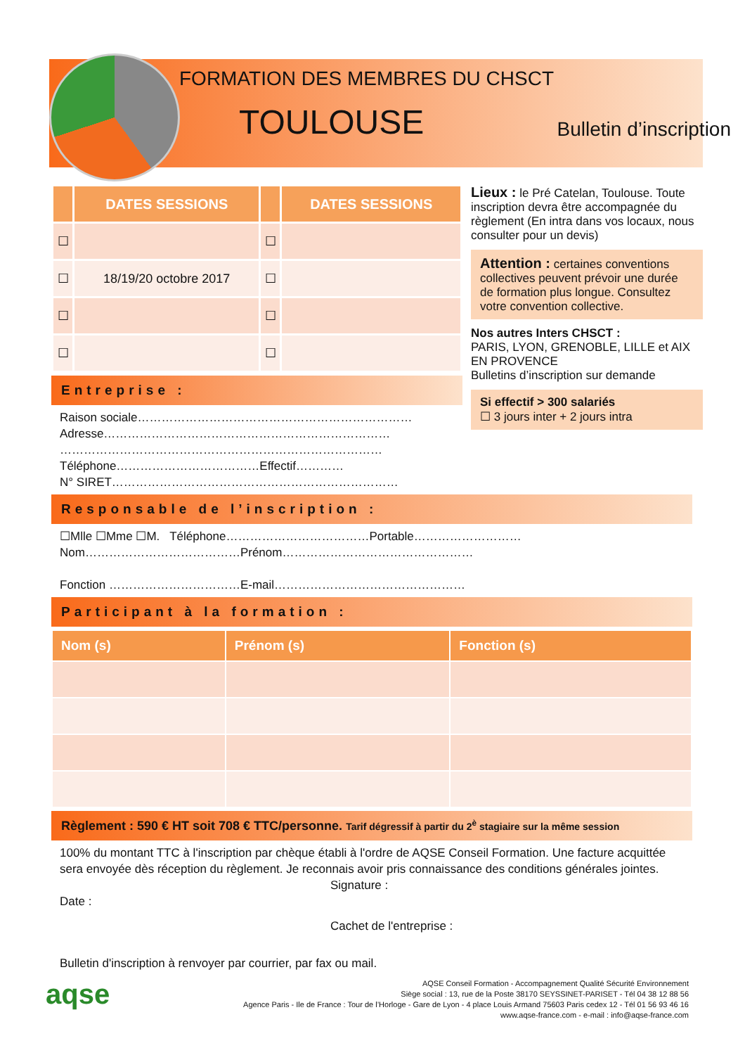FORMATION DES MEMBRES DU CHSCT
TOULOUSE
Bulletin d’inscription
| | DATES SESSIONS | | DATES SESSIONS |
| --- | --- | --- | --- |
| ☐ | | ☐ | |
| ☐ | 18/19/20 octobre 2017 | ☐ | |
| ☐ | | ☐ | |
| ☐ | | ☐ | |
Entreprise :
Raison sociale……………………………………………………………
Adresse………………………………………………………………
………………………………………………………………………
Téléphone………………………………Effectif…………
N° SIRET………………………………………………………………
Lieux : le Pré Catelan, Toulouse. Toute inscription devra être accompagnée du règlement (En intra dans vos locaux, nous consulter pour un devis)
Attention : certaines conventions collectives peuvent prévoir une durée de formation plus longue. Consultez votre convention collective.
Nos autres Inters CHSCT :
PARIS, LYON, GRENOBLE, LILLE et AIX EN PROVENCE
Bulletins d’inscription sur demande
Si effectif > 300 salariés
☐ 3 jours inter + 2 jours intra
Responsable de l’inscription :
☐Mlle ☐Mme ☐M. Téléphone………………………………Portable………………………
Nom…………………………………Prénom…………………………………………
Fonction ……………………………E-mail…………………………………………
Participant à la formation :
| Nom (s) | Prénom (s) | Fonction (s) |
| --- | --- | --- |
Règlement : 590 € HT soit 708 € TTC/personne. Tarif dégressif à partir du 2<sup>è</sup> stagiaire sur la même session
100% du montant TTC à l'inscription par chèque établi à l'ordre de AQSE Conseil Formation. Une facture acquittée sera envoyée dès réception du règlement. Je reconnais avoir pris connaissance des conditions générales jointes.
Signature :
Date :
Cachet de l'entreprise :
Bulletin d'inscription à renvoyer par courrier, par fax ou mail.
aqse
AQSE Conseil Formation - Accompagnement Qualité Sécurité Environnement
Siège social : 13, rue de la Poste 38170 SEYSSINET-PARISET - Tél 04 38 12 88 56
Agence Paris - Ile de France : Tour de l’Horloge - Gare de Lyon - 4 place Louis Armand 75603 Paris cedex 12 - Tél 01 56 93 46 16
www.aqse-france.com - e-mail : info@aqse-france.com